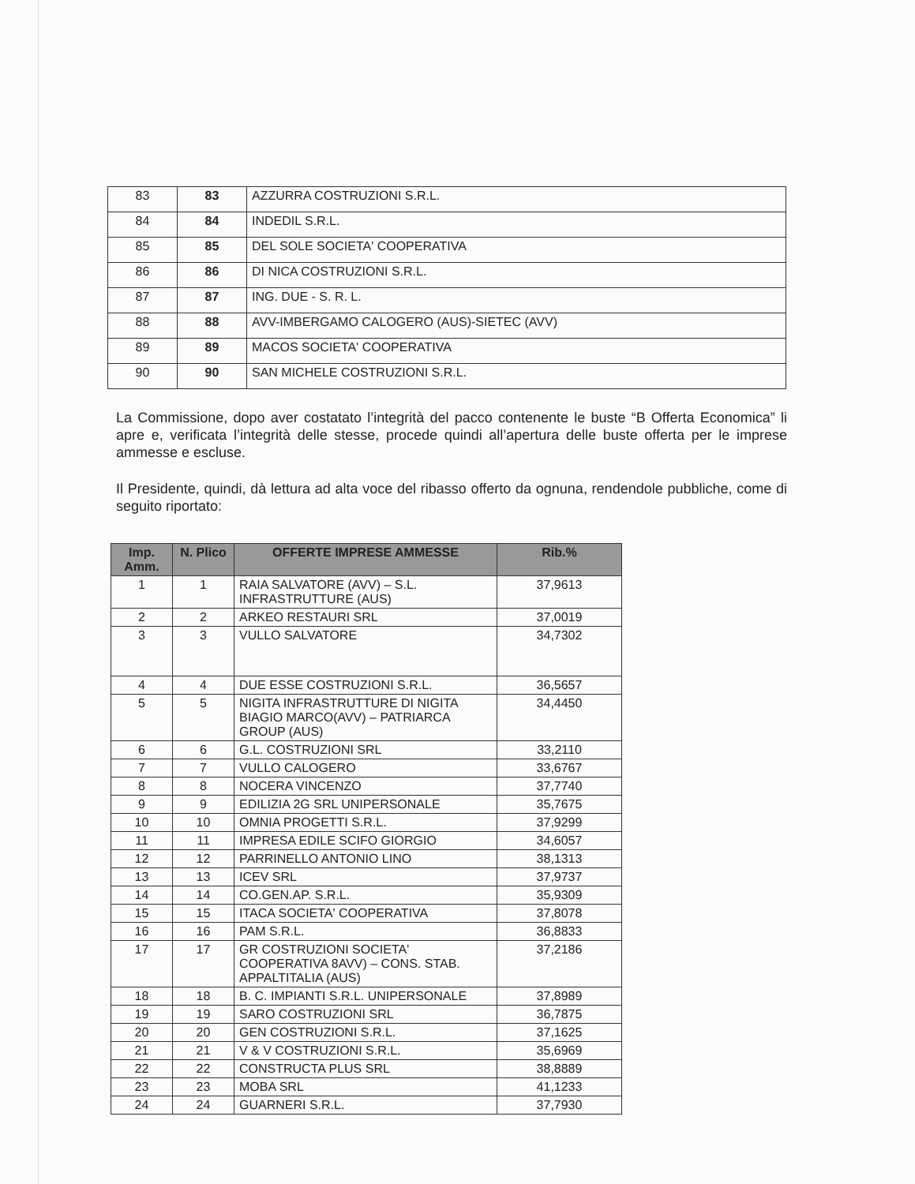| 83 | 83 | AZZURRA COSTRUZIONI S.R.L. |
| 84 | 84 | INDEDIL S.R.L. |
| 85 | 85 | DEL SOLE SOCIETA' COOPERATIVA |
| 86 | 86 | DI NICA COSTRUZIONI S.R.L. |
| 87 | 87 | ING. DUE - S. R. L. |
| 88 | 88 | AVV-IMBERGAMO CALOGERO (AUS)-SIETEC (AVV) |
| 89 | 89 | MACOS SOCIETA' COOPERATIVA |
| 90 | 90 | SAN MICHELE COSTRUZIONI S.R.L. |
La Commissione, dopo aver costatato l’integrità del pacco contenente le buste “B Offerta Economica” li apre e, verificata l’integrità delle stesse, procede quindi all’apertura delle buste offerta per le imprese ammesse e escluse.
Il Presidente, quindi, dà lettura ad alta voce del ribasso offerto da ognuna, rendendole pubbliche, come di seguito riportato:
| Imp. Amm. | N. Plico | OFFERTE IMPRESE AMMESSE | Rib.% |
| --- | --- | --- | --- |
| 1 | 1 | RAIA SALVATORE (AVV) – S.L. INFRASTRUTTURE (AUS) | 37,9613 |
| 2 | 2 | ARKEO RESTAURI SRL | 37,0019 |
| 3 | 3 | VULLO SALVATORE | 34,7302 |
| 4 | 4 | DUE ESSE COSTRUZIONI S.R.L. | 36,5657 |
| 5 | 5 | NIGITA INFRASTRUTTURE DI NIGITA BIAGIO MARCO(AVV) – PATRIARCA GROUP (AUS) | 34,4450 |
| 6 | 6 | G.L. COSTRUZIONI SRL | 33,2110 |
| 7 | 7 | VULLO CALOGERO | 33,6767 |
| 8 | 8 | NOCERA VINCENZO | 37,7740 |
| 9 | 9 | EDILIZIA 2G SRL UNIPERSONALE | 35,7675 |
| 10 | 10 | OMNIA PROGETTI S.R.L. | 37,9299 |
| 11 | 11 | IMPRESA EDILE SCIFO GIORGIO | 34,6057 |
| 12 | 12 | PARRINELLO ANTONIO LINO | 38,1313 |
| 13 | 13 | ICEV SRL | 37,9737 |
| 14 | 14 | CO.GEN.AP. S.R.L. | 35,9309 |
| 15 | 15 | ITACA SOCIETA' COOPERATIVA | 37,8078 |
| 16 | 16 | PAM S.R.L. | 36,8833 |
| 17 | 17 | GR COSTRUZIONI SOCIETA' COOPERATIVA 8AVV) – CONS. STAB. APPALTITALIA (AUS) | 37,2186 |
| 18 | 18 | B. C. IMPIANTI S.R.L. UNIPERSONALE | 37,8989 |
| 19 | 19 | SARO COSTRUZIONI SRL | 36,7875 |
| 20 | 20 | GEN COSTRUZIONI S.R.L. | 37,1625 |
| 21 | 21 | V & V COSTRUZIONI S.R.L. | 35,6969 |
| 22 | 22 | CONSTRUCTA PLUS SRL | 38,8889 |
| 23 | 23 | MOBA SRL | 41,1233 |
| 24 | 24 | GUARNERI S.R.L. | 37,7930 |